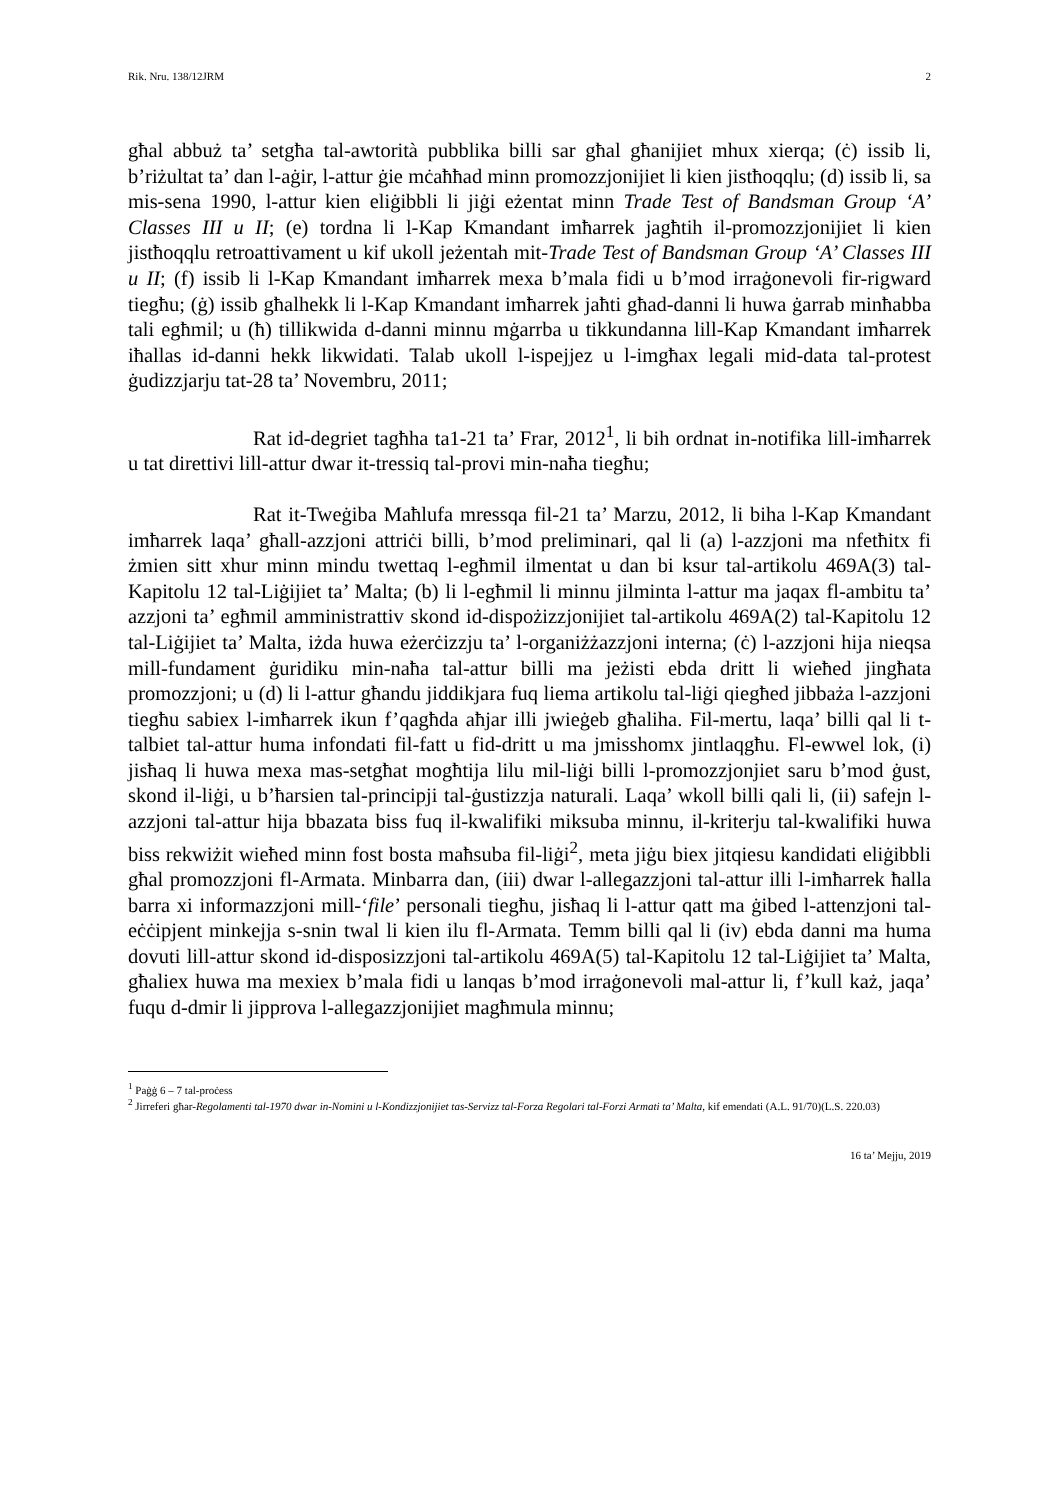Rik. Nru. 138/12JRM 2
għal abbuż ta’ setgħa tal-awtorità pubblika billi sar għal għanijiet mhux xierqa; (ċ) issib li, b’riżultat ta’ dan l-aġir, l-attur ġie mċaħħad minn promozzjonijiet li kien jistħoqqlu; (d) issib li, sa mis-sena 1990, l-attur kien eliġibbli li jiġi eżentat minn Trade Test of Bandsman Group ‘A’ Classes III u II; (e) tordna li l-Kap Kmandant imħarrek jagħtih il-promozzjonijiet li kien jistħoqqlu retroattivament u kif ukoll jeżentah mit-Trade Test of Bandsman Group ‘A’ Classes III u II; (f) issib li l-Kap Kmandant imħarrek mexa b’mala fidi u b’mod irraġonevoli fir-rigward tiegħu; (ġ) issib għalhekk li l-Kap Kmandant imħarrek jaħti għad-danni li huwa ġarrab minħabba tali egħmil; u (ħ) tillikwida d-danni minnu mġarrba u tikkundanna lill-Kap Kmandant imħarrek iħallas id-danni hekk likwidati. Talab ukoll l-ispejjez u l-imgħax legali mid-data tal-protest ġudizzjarju tat-28 ta’ Novembru, 2011;
Rat id-degriet tagħha ta1-21 ta’ Frar, 2012<sup>1</sup>, li bih ordnat in-notifika lill-imħarrek u tat direttivi lill-attur dwar it-tressiq tal-provi min-naħa tiegħu;
Rat it-Tweġiba Maħlufa mressqa fil-21 ta’ Marzu, 2012, li biha l-Kap Kmandant imħarrek laqa’ għall-azzjoni attriċi billi, b’mod preliminari, qal li (a) l-azzjoni ma nfetħitx fi żmien sitt xhur minn mindu twettaq l-egħmil ilmentat u dan bi ksur tal-artikolu 469A(3) tal-Kapitolu 12 tal-Liġijiet ta’ Malta; (b) li l-egħmil li minnu jilminta l-attur ma jaqax fl-ambitu ta’ azzjoni ta’ egħmil amministrattiv skond id-dispożizzjonijiet tal-artikolu 469A(2) tal-Kapitolu 12 tal-Liġijiet ta’ Malta, iżda huwa eżerċizzju ta’ l-organiżżazzjoni interna; (ċ) l-azzjoni hija nieqsa mill-fundament ġuridiku min-naħa tal-attur billi ma jeżisti ebda dritt li wieħed jingħata promozzjoni; u (d) li l-attur għandu jiddikjara fuq liema artikolu tal-liġi qiegħed jibbaża l-azzjoni tiegħu sabiex l-imħarrek ikun f’qagħda aħjar illi jwieġeb għaliha. Fil-mertu, laqa’ billi qal li t-talbiet tal-attur huma infondati fil-fatt u fid-dritt u ma jmisshomx jintlaqgħu. Fl-ewwel lok, (i) jisħaq li huwa mexa mas-setgħat mogħtija lilu mil-liġi billi l-promozzjonjiet saru b’mod ġust, skond il-liġi, u b’ħarsien tal-principji tal-ġustizzja naturali. Laqa’ wkoll billi qali li, (ii) safejn l-azzjoni tal-attur hija bbazata biss fuq il-kwalifiki miksuba minnu, il-kriterju tal-kwalifiki huwa biss rekwiżit wieħed minn fost bosta maħsuba fil-liġi<sup>2</sup>, meta jiġu biex jitqiesu kandidati eliġibbli għal promozzjoni fl-Armata. Minbarra dan, (iii) dwar l-allegazzjoni tal-attur illi l-imħarrek ħalla barra xi informazzjoni mill-‘file’ personali tiegħu, jisħaq li l-attur qatt ma ġibed l-attenzjoni tal-eċċipjent minkejja s-snin twal li kien ilu fl-Armata. Temm billi qal li (iv) ebda danni ma huma dovuti lill-attur skond id-disposizzjoni tal-artikolu 469A(5) tal-Kapitolu 12 tal-Liġijiet ta’ Malta, għaliex huwa ma mexiex b’mala fidi u lanqas b’mod irraġonevoli mal-attur li, f’kull każ, jaqa’ fuqu d-dmir li jipprova l-allegazzjonijiet magħmula minnu;
<sup>1</sup> Paġġ 6 – 7 tal-proċess
<sup>2</sup> Jirreferi għar-Regolamenti tal-1970 dwar in-Nomini u l-Kondizzjonijiet tas-Servizz tal-Forza Regolari tal-Forzi Armati ta’ Malta, kif emendati (A.L. 91/70)(L.S. 220.03)
16 ta’ Mejju, 2019